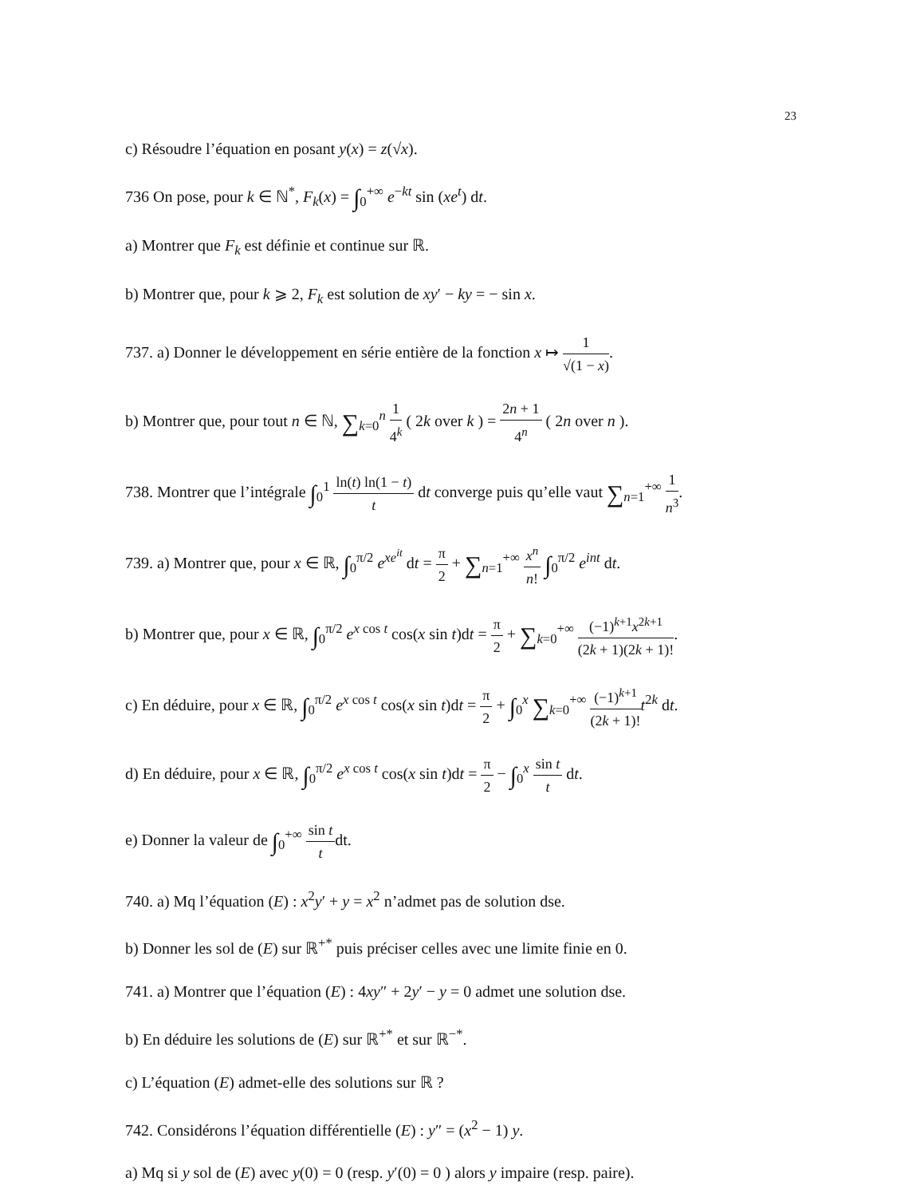23
c) Résoudre l’équation en posant y(x) = z(√x).
736 On pose, pour k ∈ ℕ<sup>*</sup>, F<sub>k</sub>(x) = ∫<sub>0</sub><sup>+∞</sup> e<sup>−kt</sup> sin (xe<sup>t</sup>) dt.
a) Montrer que F<sub>k</sub> est définie et continue sur ℝ.
b) Montrer que, pour k ⩾ 2, F<sub>k</sub> est solution de xy′ − ky = − sin x.
737. a) Donner le développement en série entière de la fonction x ↦ 1 √(1 − x).
b) Montrer que, pour tout n ∈ ℕ, ∑<sub>k=0</sub><sup>n</sup> 1 4<sup>k</sup> ( 2k over k ) = 2n + 1 4<sup>n</sup> ( 2n over n ).
738. Montrer que l’intégrale ∫<sub>0</sub><sup>1</sup> ln(t) ln(1 − t) t dt converge puis qu’elle vaut ∑<sub>n=1</sub><sup>+∞</sup> 1 n<sup>3</sup>.
739. a) Montrer que, pour x ∈ ℝ, ∫<sub>0</sub><sup>π/2</sup> e<sup>xe<sup>it</sup></sup> dt = π 2 + ∑<sub>n=1</sub><sup>+∞</sup> x<sup>n</sup> n! ∫<sub>0</sub><sup>π/2</sup> e<sup>int</sup> dt.
b) Montrer que, pour x ∈ ℝ, ∫<sub>0</sub><sup>π/2</sup> e<sup>x cos t</sup> cos(x sin t)dt = π 2 + ∑<sub>k=0</sub><sup>+∞</sup> (−1)<sup>k+1</sup>x<sup>2k+1</sup> (2k + 1)(2k + 1)!.
c) En déduire, pour x ∈ ℝ, ∫<sub>0</sub><sup>π/2</sup> e<sup>x cos t</sup> cos(x sin t)dt = π 2 + ∫<sub>0</sub><sup>x</sup> ∑<sub>k=0</sub><sup>+∞</sup> (−1)<sup>k+1</sup> (2k + 1)!t<sup>2k</sup> dt.
d) En déduire, pour x ∈ ℝ, ∫<sub>0</sub><sup>π/2</sup> e<sup>x cos t</sup> cos(x sin t)dt = π 2 − ∫<sub>0</sub><sup>x</sup> sin t t dt.
e) Donner la valeur de ∫<sub>0</sub><sup>+∞</sup> sin t tdt.
740. a) Mq l’équation (E) : x<sup>2</sup>y′ + y = x<sup>2</sup> n’admet pas de solution dse.
b) Donner les sol de (E) sur ℝ<sup>+*</sup> puis préciser celles avec une limite finie en 0.
741. a) Montrer que l’équation (E) : 4xy″ + 2y′ − y = 0 admet une solution dse.
b) En déduire les solutions de (E) sur ℝ<sup>+*</sup> et sur ℝ<sup>−*</sup>.
c) L’équation (E) admet-elle des solutions sur ℝ ?
742. Considérons l’équation différentielle (E) : y″ = (x<sup>2</sup> − 1) y.
a) Mq si y sol de (E) avec y(0) = 0 (resp. y′(0) = 0 ) alors y impaire (resp. paire).